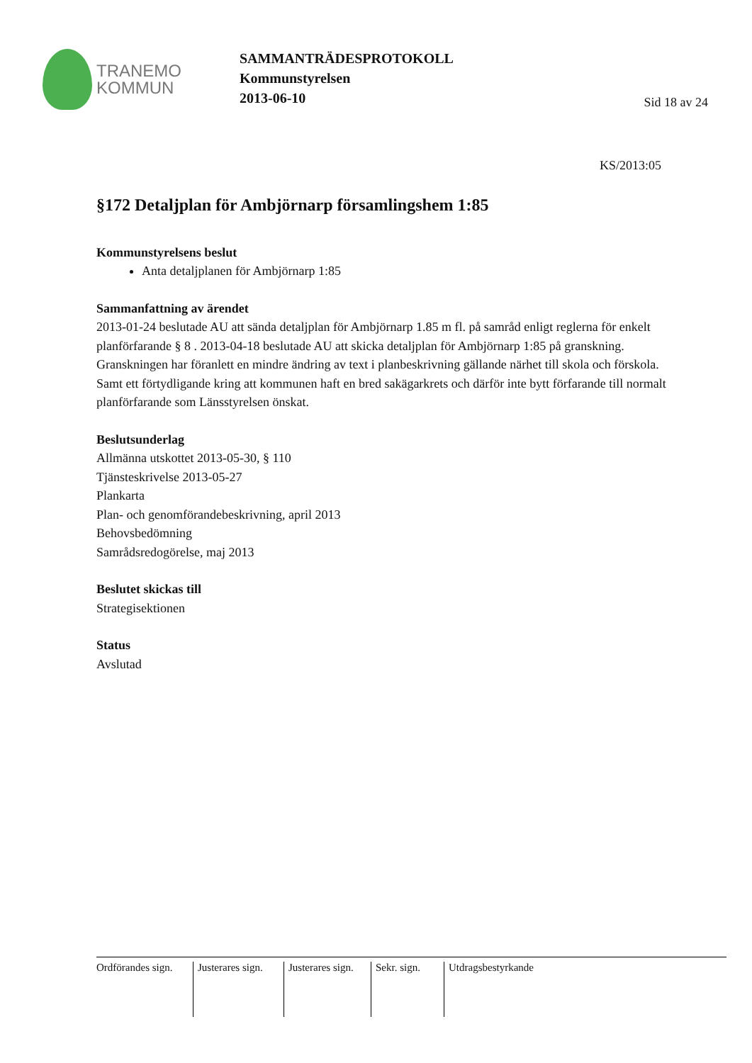TRANEMO
KOMMUN
SAMMANTRÄDESPROTOKOLL
Kommunstyrelsen
2013-06-10
Sid 18 av 24
KS/2013:05
§172 Detaljplan för Ambjörnarp församlingshem 1:85
Kommunstyrelsens beslut
Anta detaljplanen för Ambjörnarp 1:85
Sammanfattning av ärendet
2013-01-24 beslutade AU att sända detaljplan för Ambjörnarp 1.85 m fl. på samråd enligt reglerna för enkelt planförfarande § 8 . 2013-04-18 beslutade AU att skicka detaljplan för Ambjörnarp 1:85 på granskning.
Granskningen har föranlett en mindre ändring av text i planbeskrivning gällande närhet till skola och förskola. Samt ett förtydligande kring att kommunen haft en bred sakägarkrets och därför inte bytt förfarande till normalt planförfarande som Länsstyrelsen önskat.
Beslutsunderlag
Allmänna utskottet 2013-05-30, § 110
Tjänsteskrivelse 2013-05-27
Plankarta
Plan- och genomförandebeskrivning, april 2013
Behovsbedömning
Samrådsredogörelse, maj 2013
Beslutet skickas till
Strategisektionen
Status
Avslutad
Ordförandes sign.
Justerares sign.
Justerares sign.
Sekr. sign.
Utdragsbestyrkande